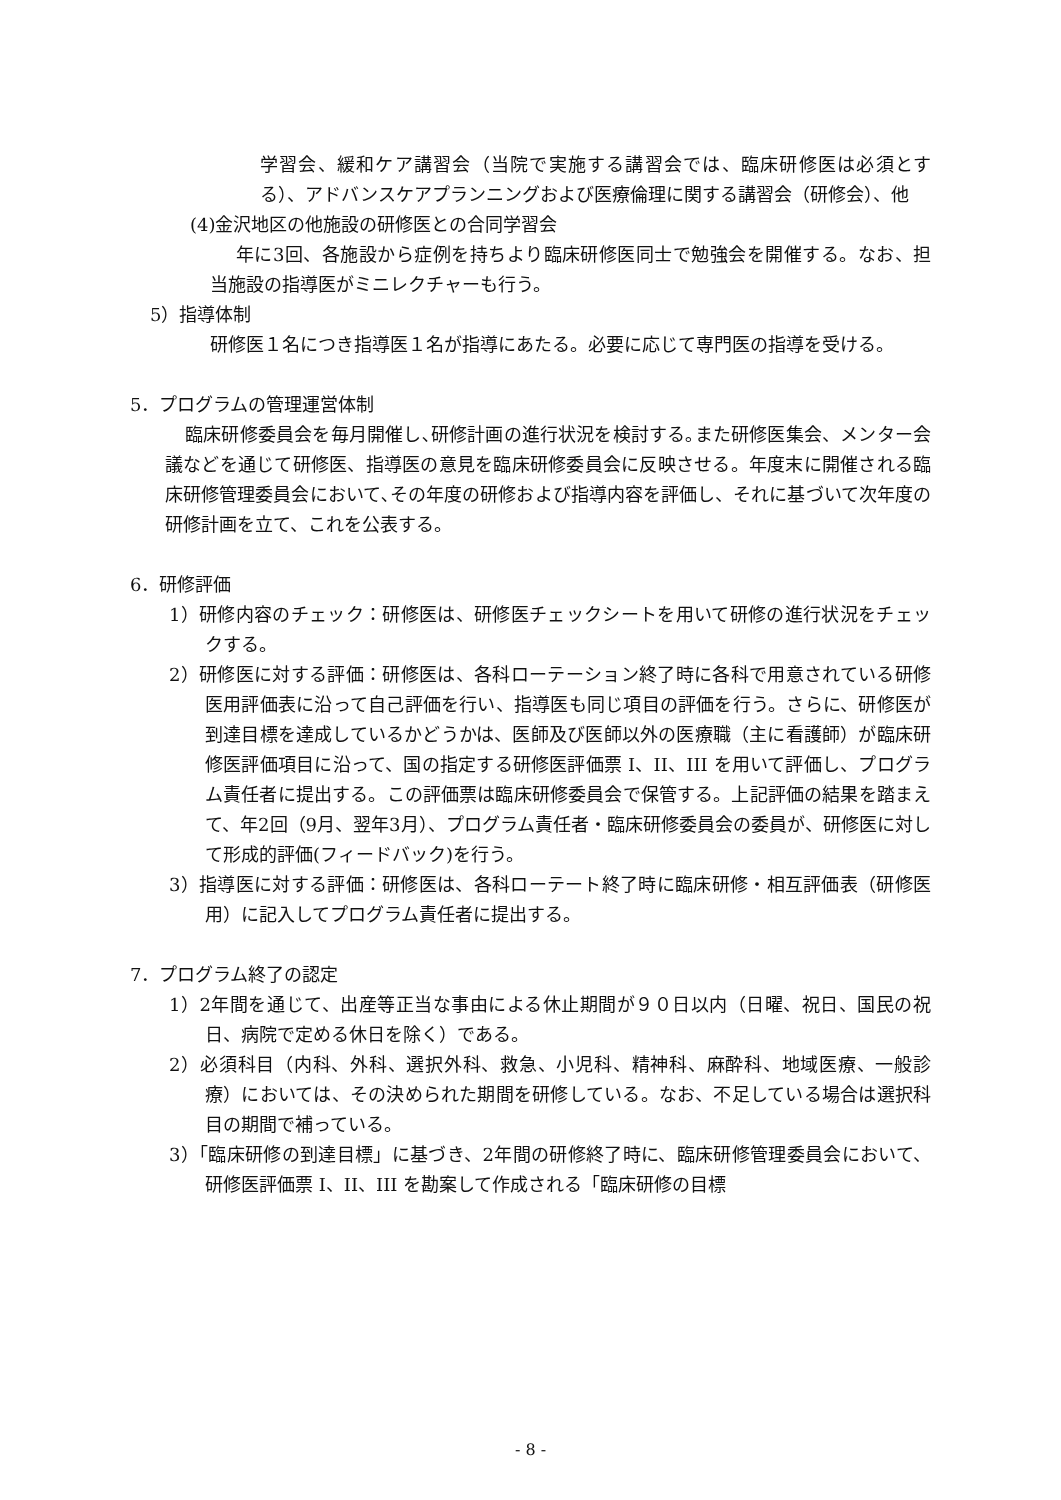学習会、緩和ケア講習会（当院で実施する講習会では、臨床研修医は必須とする）、アドバンスケアプランニングおよび医療倫理に関する講習会（研修会）、他
(4)金沢地区の他施設の研修医との合同学習会
年に3回、各施設から症例を持ちより臨床研修医同士で勉強会を開催する。なお、担当施設の指導医がミニレクチャーも行う。
5）指導体制
研修医１名につき指導医１名が指導にあたる。必要に応じて専門医の指導を受ける。
5．プログラムの管理運営体制
臨床研修委員会を毎月開催し､研修計画の進行状況を検討する｡また研修医集会、メンター会議などを通じて研修医、指導医の意見を臨床研修委員会に反映させる。年度末に開催される臨床研修管理委員会において､その年度の研修および指導内容を評価し、それに基づいて次年度の研修計画を立て、これを公表する。
6．研修評価
1）研修内容のチェック：研修医は、研修医チェックシートを用いて研修の進行状況をチェックする。
2）研修医に対する評価：研修医は、各科ローテーション終了時に各科で用意されている研修医用評価表に沿って自己評価を行い、指導医も同じ項目の評価を行う。さらに、研修医が到達目標を達成しているかどうかは、医師及び医師以外の医療職（主に看護師）が臨床研修医評価項目に沿って、国の指定する研修医評価票 I、II、III を用いて評価し、プログラム責任者に提出する。この評価票は臨床研修委員会で保管する。上記評価の結果を踏まえて、年2回（9月、翌年3月）、プログラム責任者・臨床研修委員会の委員が、研修医に対して形成的評価(フィードバック)を行う。
3）指導医に対する評価：研修医は、各科ローテート終了時に臨床研修・相互評価表（研修医用）に記入してプログラム責任者に提出する。
7．プログラム終了の認定
1）2年間を通じて、出産等正当な事由による休止期間が９０日以内（日曜、祝日、国民の祝日、病院で定める休日を除く）である。
2）必須科目（内科、外科、選択外科、救急、小児科、精神科、麻酔科、地域医療、一般診療）においては、その決められた期間を研修している。なお、不足している場合は選択科目の期間で補っている。
3）「臨床研修の到達目標」に基づき、2年間の研修終了時に、臨床研修管理委員会において、研修医評価票 I、II、III を勘案して作成される「臨床研修の目標
- 8 -